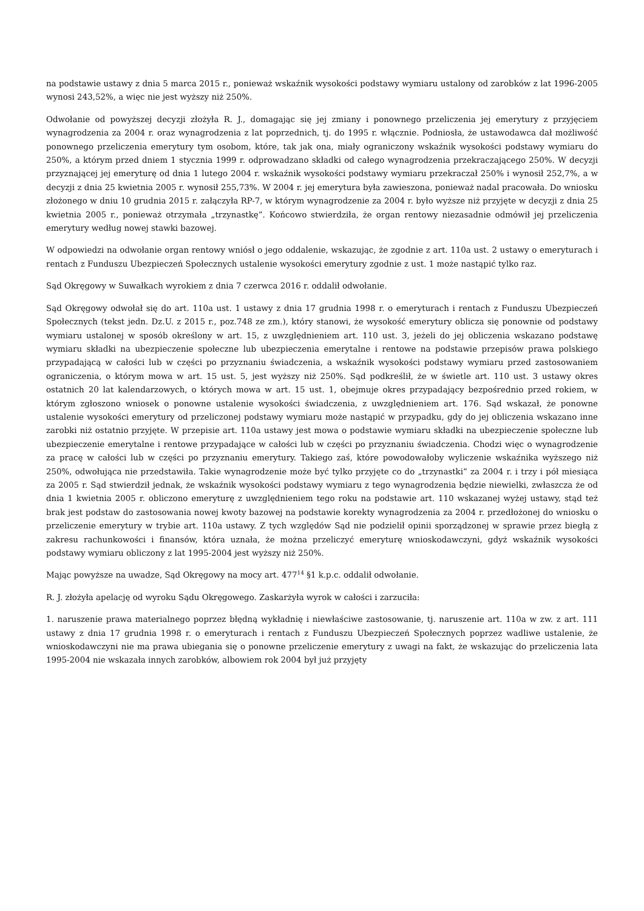na podstawie ustawy z dnia 5 marca 2015 r., ponieważ wskaźnik wysokości podstawy wymiaru ustalony od zarobków z lat 1996-2005 wynosi 243,52%, a więc nie jest wyższy niż 250%.
Odwołanie od powyższej decyzji złożyła R. J., domagając się jej zmiany i ponownego przeliczenia jej emerytury z przyjęciem wynagrodzenia za 2004 r. oraz wynagrodzenia z lat poprzednich, tj. do 1995 r. włącznie. Podniosła, że ustawodawca dał możliwość ponownego przeliczenia emerytury tym osobom, które, tak jak ona, miały ograniczony wskaźnik wysokości podstawy wymiaru do 250%, a którym przed dniem 1 stycznia 1999 r. odprowadzano składki od całego wynagrodzenia przekraczającego 250%. W decyzji przyznającej jej emeryturę od dnia 1 lutego 2004 r. wskaźnik wysokości podstawy wymiaru przekraczał 250% i wynosił 252,7%, a w decyzji z dnia 25 kwietnia 2005 r. wynosił 255,73%. W 2004 r. jej emerytura była zawieszona, ponieważ nadal pracowała. Do wniosku złożonego w dniu 10 grudnia 2015 r. załączyła RP-7, w którym wynagrodzenie za 2004 r. było wyższe niż przyjęte w decyzji z dnia 25 kwietnia 2005 r., ponieważ otrzymała „trzynastkę”. Końcowo stwierdziła, że organ rentowy niezasadnie odmówił jej przeliczenia emerytury według nowej stawki bazowej.
W odpowiedzi na odwołanie organ rentowy wniósł o jego oddalenie, wskazując, że zgodnie z art. 110a ust. 2 ustawy o emeryturach i rentach z Funduszu Ubezpieczeń Społecznych ustalenie wysokości emerytury zgodnie z ust. 1 może nastąpić tylko raz.
Sąd Okręgowy w Suwałkach wyrokiem z dnia 7 czerwca 2016 r. oddalił odwołanie.
Sąd Okręgowy odwołał się do art. 110a ust. 1 ustawy z dnia 17 grudnia 1998 r. o emeryturach i rentach z Funduszu Ubezpieczeń Społecznych (tekst jedn. Dz.U. z 2015 r., poz.748 ze zm.), który stanowi, że wysokość emerytury oblicza się ponownie od podstawy wymiaru ustalonej w sposób określony w art. 15, z uwzględnieniem art. 110 ust. 3, jeżeli do jej obliczenia wskazano podstawę wymiaru składki na ubezpieczenie społeczne lub ubezpieczenia emerytalne i rentowe na podstawie przepisów prawa polskiego przypadającą w całości lub w części po przyznaniu świadczenia, a wskaźnik wysokości podstawy wymiaru przed zastosowaniem ograniczenia, o którym mowa w art. 15 ust. 5, jest wyższy niż 250%. Sąd podkreślił, że w świetle art. 110 ust. 3 ustawy okres ostatnich 20 lat kalendarzowych, o których mowa w art. 15 ust. 1, obejmuje okres przypadający bezpośrednio przed rokiem, w którym zgłoszono wniosek o ponowne ustalenie wysokości świadczenia, z uwzględnieniem art. 176. Sąd wskazał, że ponowne ustalenie wysokości emerytury od przeliczonej podstawy wymiaru może nastąpić w przypadku, gdy do jej obliczenia wskazano inne zarobki niż ostatnio przyjęte. W przepisie art. 110a ustawy jest mowa o podstawie wymiaru składki na ubezpieczenie społeczne lub ubezpieczenie emerytalne i rentowe przypadające w całości lub w części po przyznaniu świadczenia. Chodzi więc o wynagrodzenie za pracę w całości lub w części po przyznaniu emerytury. Takiego zaś, które powodowałoby wyliczenie wskaźnika wyższego niż 250%, odwołująca nie przedstawiła. Takie wynagrodzenie może być tylko przyjęte co do „trzynastki” za 2004 r. i trzy i pół miesiąca za 2005 r. Sąd stwierdził jednak, że wskaźnik wysokości podstawy wymiaru z tego wynagrodzenia będzie niewielki, zwłaszcza że od dnia 1 kwietnia 2005 r. obliczono emeryturę z uwzględnieniem tego roku na podstawie art. 110 wskazanej wyżej ustawy, stąd też brak jest podstaw do zastosowania nowej kwoty bazowej na podstawie korekty wynagrodzenia za 2004 r. przedłożonej do wniosku o przeliczenie emerytury w trybie art. 110a ustawy. Z tych względów Sąd nie podzielił opinii sporządzonej w sprawie przez biegłą z zakresu rachunkowości i finansów, która uznała, że można przeliczyć emeryturę wnioskodawczyni, gdyż wskaźnik wysokości podstawy wymiaru obliczony z lat 1995-2004 jest wyższy niż 250%.
Mając powyższe na uwadze, Sąd Okręgowy na mocy art. 477<sup>14</sup> §1 k.p.c. oddalił odwołanie.
R. J. złożyła apelację od wyroku Sądu Okręgowego. Zaskarżyła wyrok w całości i zarzuciła:
1. naruszenie prawa materialnego poprzez błędną wykładnię i niewłaściwe zastosowanie, tj. naruszenie art. 110a w zw. z art. 111 ustawy z dnia 17 grudnia 1998 r. o emeryturach i rentach z Funduszu Ubezpieczeń Społecznych poprzez wadliwe ustalenie, że wnioskodawczyni nie ma prawa ubiegania się o ponowne przeliczenie emerytury z uwagi na fakt, że wskazując do przeliczenia lata 1995-2004 nie wskazała innych zarobków, albowiem rok 2004 był już przyjęty